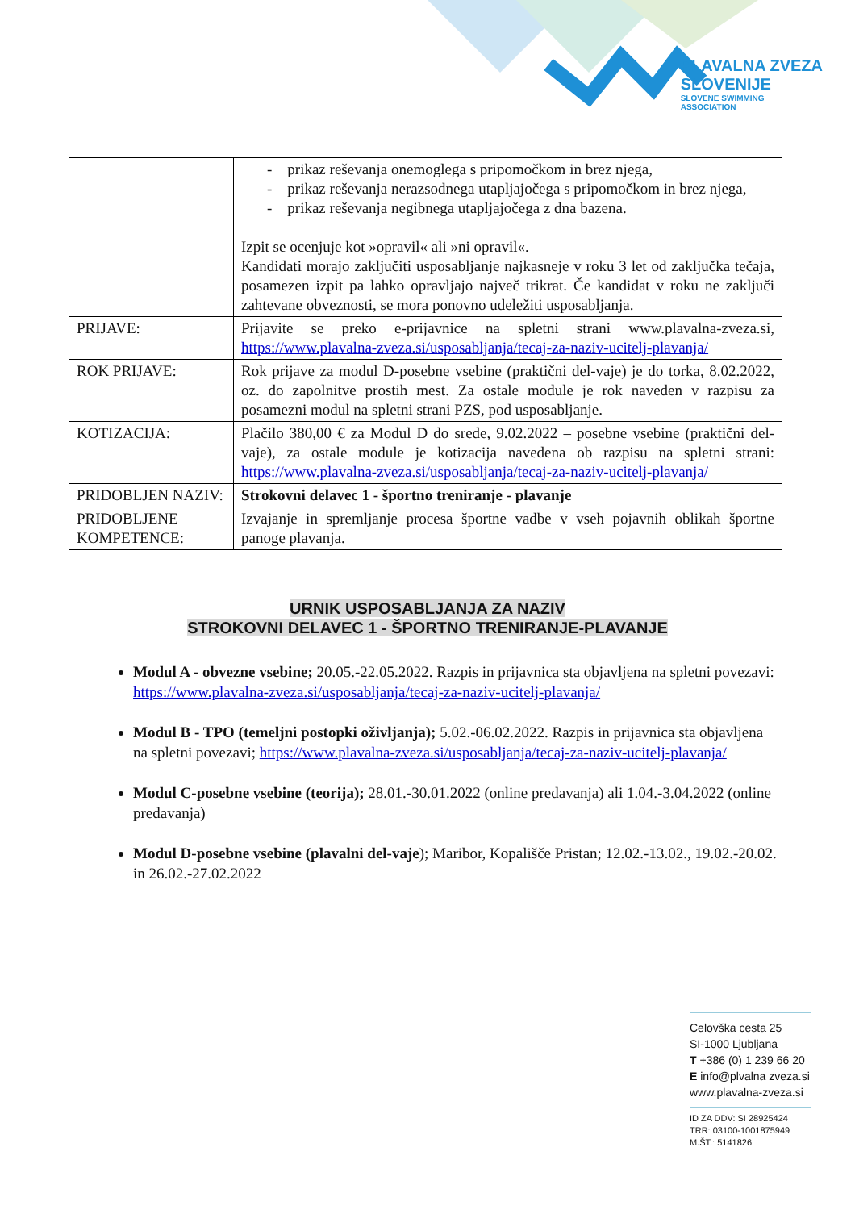PLAVALNA ZVEZA
SLOVENIJE
SLOVENE SWIMMING
ASSOCIATION
| | - prikaz reševanja onemoglega s pripomočkom in brez njega, - prikaz reševanja nerazsodnega utapljajočega s pripomočkom in brez njega, - prikaz reševanja negibnega utapljajočega z dna bazena. Izpit se ocenjuje kot »opravil« ali »ni opravil«. Kandidati morajo zaključiti usposabljanje najkasneje v roku 3 let od zaključka tečaja, posamezen izpit pa lahko opravljajo največ trikrat. Če kandidat v roku ne zaključi zahtevane obveznosti, se mora ponovno udeležiti usposabljanja. |
| PRIJAVE: | Prijavite se preko e-prijavnice na spletni strani www.plavalna-zveza.si, https://www.plavalna-zveza.si/usposabljanja/tecaj-za-naziv-ucitelj-plavanja/ |
| ROK PRIJAVE: | Rok prijave za modul D-posebne vsebine (praktični del-vaje) je do torka, 8.02.2022, oz. do zapolnitve prostih mest. Za ostale module je rok naveden v razpisu za posamezni modul na spletni strani PZS, pod usposabljanje. |
| KOTIZACIJA: | Plačilo 380,00 € za Modul D do srede, 9.02.2022 – posebne vsebine (praktični del-vaje), za ostale module je kotizacija navedena ob razpisu na spletni strani: https://www.plavalna-zveza.si/usposabljanja/tecaj-za-naziv-ucitelj-plavanja/ |
| PRIDOBLJEN NAZIV: | Strokovni delavec 1 - športno treniranje - plavanje |
| PRIDOBLJENE KOMPETENCE: | Izvajanje in spremljanje procesa športne vadbe v vseh pojavnih oblikah športne panoge plavanja. |
URNIK USPOSABLJANJA ZA NAZIV
STROKOVNI DELAVEC 1 - ŠPORTNO TRENIRANJE-PLAVANJE
Modul A - obvezne vsebine; 20.05.-22.05.2022. Razpis in prijavnica sta objavljena na spletni povezavi: https://www.plavalna-zveza.si/usposabljanja/tecaj-za-naziv-ucitelj-plavanja/
Modul B - TPO (temeljni postopki oživljanja); 5.02.-06.02.2022. Razpis in prijavnica sta objavljena na spletni povezavi; https://www.plavalna-zveza.si/usposabljanja/tecaj-za-naziv-ucitelj-plavanja/
Modul C-posebne vsebine (teorija); 28.01.-30.01.2022 (online predavanja) ali 1.04.-3.04.2022 (online predavanja)
Modul D-posebne vsebine (plavalni del-vaje); Maribor, Kopališče Pristan; 12.02.-13.02., 19.02.-20.02. in 26.02.-27.02.2022
Celovška cesta 25
SI-1000 Ljubljana
T +386 (0) 1 239 66 20
E info@plvalna zveza.si
www.plavalna-zveza.si
ID ZA DDV: SI 28925424
TRR: 03100-1001875949
M.ŠT.: 5141826